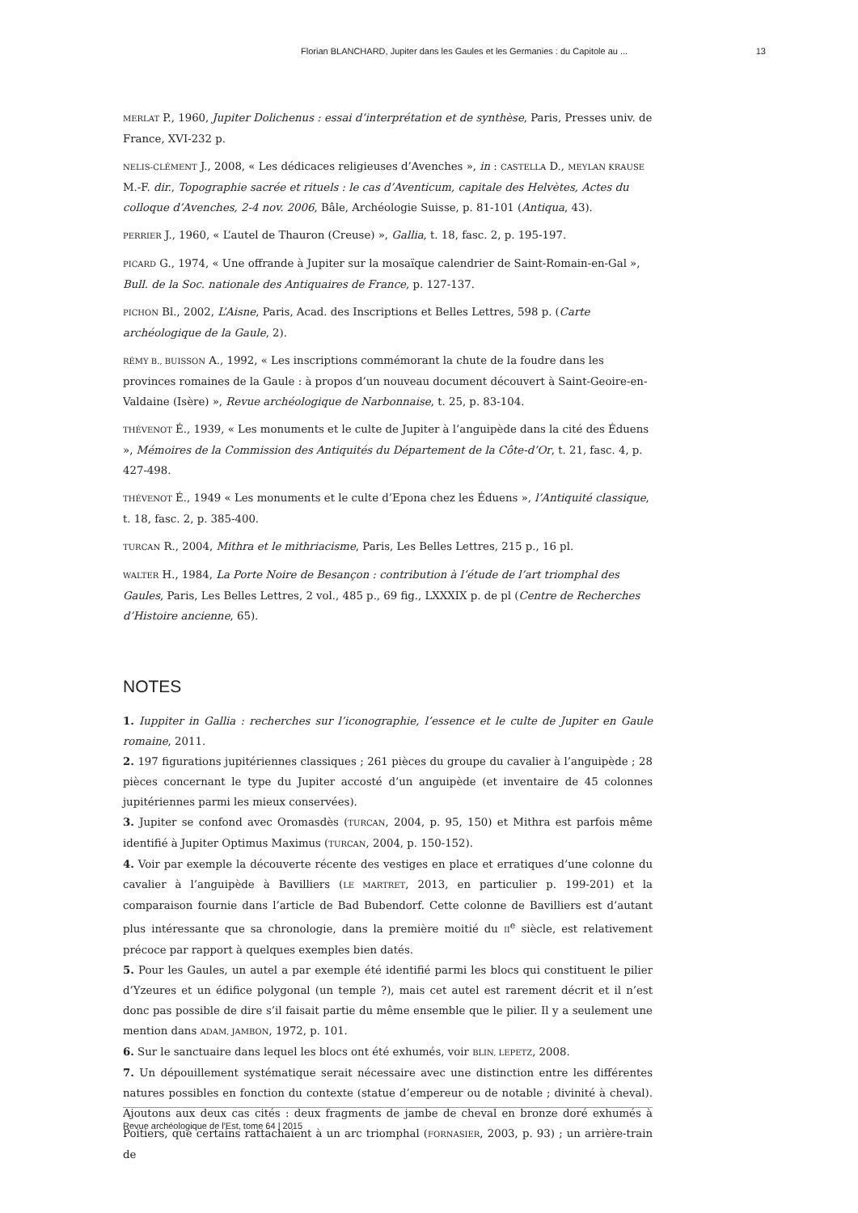Florian BLANCHARD, Jupiter dans les Gaules et les Germanies : du Capitole au ... 13
MERLAT P., 1960, Jupiter Dolichenus : essai d’interprétation et de synthèse, Paris, Presses univ. de France, XVI-232 p.
NELIS-CLÉMENT J., 2008, « Les dédicaces religieuses d’Avenches », in : CASTELLA D., MEYLAN KRAUSE M.-F. dir., Topographie sacrée et rituels : le cas d’Aventicum, capitale des Helvètes, Actes du colloque d’Avenches, 2-4 nov. 2006, Bâle, Archéologie Suisse, p. 81-101 (Antiqua, 43).
PERRIER J., 1960, « L’autel de Thauron (Creuse) », Gallia, t. 18, fasc. 2, p. 195-197.
PICARD G., 1974, « Une offrande à Jupiter sur la mosaïque calendrier de Saint-Romain-en-Gal », Bull. de la Soc. nationale des Antiquaires de France, p. 127-137.
PICHON Bl., 2002, L’Aisne, Paris, Acad. des Inscriptions et Belles Lettres, 598 p. (Carte archéologique de la Gaule, 2).
RÉMY B., BUISSON A., 1992, « Les inscriptions commémorant la chute de la foudre dans les provinces romaines de la Gaule : à propos d’un nouveau document découvert à Saint-Geoire-en-Valdaine (Isère) », Revue archéologique de Narbonnaise, t. 25, p. 83-104.
THÉVENOT É., 1939, « Les monuments et le culte de Jupiter à l’anguipède dans la cité des Éduens », Mémoires de la Commission des Antiquités du Département de la Côte-d’Or, t. 21, fasc. 4, p. 427-498.
THÉVENOT É., 1949 « Les monuments et le culte d’Epona chez les Éduens », l’Antiquité classique, t. 18, fasc. 2, p. 385-400.
TURCAN R., 2004, Mithra et le mithriacisme, Paris, Les Belles Lettres, 215 p., 16 pl.
WALTER H., 1984, La Porte Noire de Besançon : contribution à l’étude de l’art triomphal des Gaules, Paris, Les Belles Lettres, 2 vol., 485 p., 69 fig., LXXXIX p. de pl (Centre de Recherches d’Histoire ancienne, 65).
NOTES
1. Iuppiter in Gallia : recherches sur l’iconographie, l’essence et le culte de Jupiter en Gaule romaine, 2011.
2. 197 figurations jupitériennes classiques ; 261 pièces du groupe du cavalier à l’anguipède ; 28 pièces concernant le type du Jupiter accosté d’un anguipède (et inventaire de 45 colonnes jupitériennes parmi les mieux conservées).
3. Jupiter se confond avec Oromasdès (TURCAN, 2004, p. 95, 150) et Mithra est parfois même identifié à Jupiter Optimus Maximus (TURCAN, 2004, p. 150-152).
4. Voir par exemple la découverte récente des vestiges en place et erratiques d’une colonne du cavalier à l’anguipède à Bavilliers (LE MARTRET, 2013, en particulier p. 199-201) et la comparaison fournie dans l’article de Bad Bubendorf. Cette colonne de Bavilliers est d’autant plus intéressante que sa chronologie, dans la première moitié du II<sup>e</sup> siècle, est relativement précoce par rapport à quelques exemples bien datés.
5. Pour les Gaules, un autel a par exemple été identifié parmi les blocs qui constituent le pilier d’Yzeures et un édifice polygonal (un temple ?), mais cet autel est rarement décrit et il n’est donc pas possible de dire s’il faisait partie du même ensemble que le pilier. Il y a seulement une mention dans ADAM, JAMBON, 1972, p. 101.
6. Sur le sanctuaire dans lequel les blocs ont été exhumés, voir BLIN, LEPETZ, 2008.
7. Un dépouillement systématique serait nécessaire avec une distinction entre les différentes natures possibles en fonction du contexte (statue d’empereur ou de notable ; divinité à cheval). Ajoutons aux deux cas cités : deux fragments de jambe de cheval en bronze doré exhumés à Poitiers, que certains rattachaient à un arc triomphal (FORNASIER, 2003, p. 93) ; un arrière-train de
Revue archéologique de l'Est, tome 64 | 2015